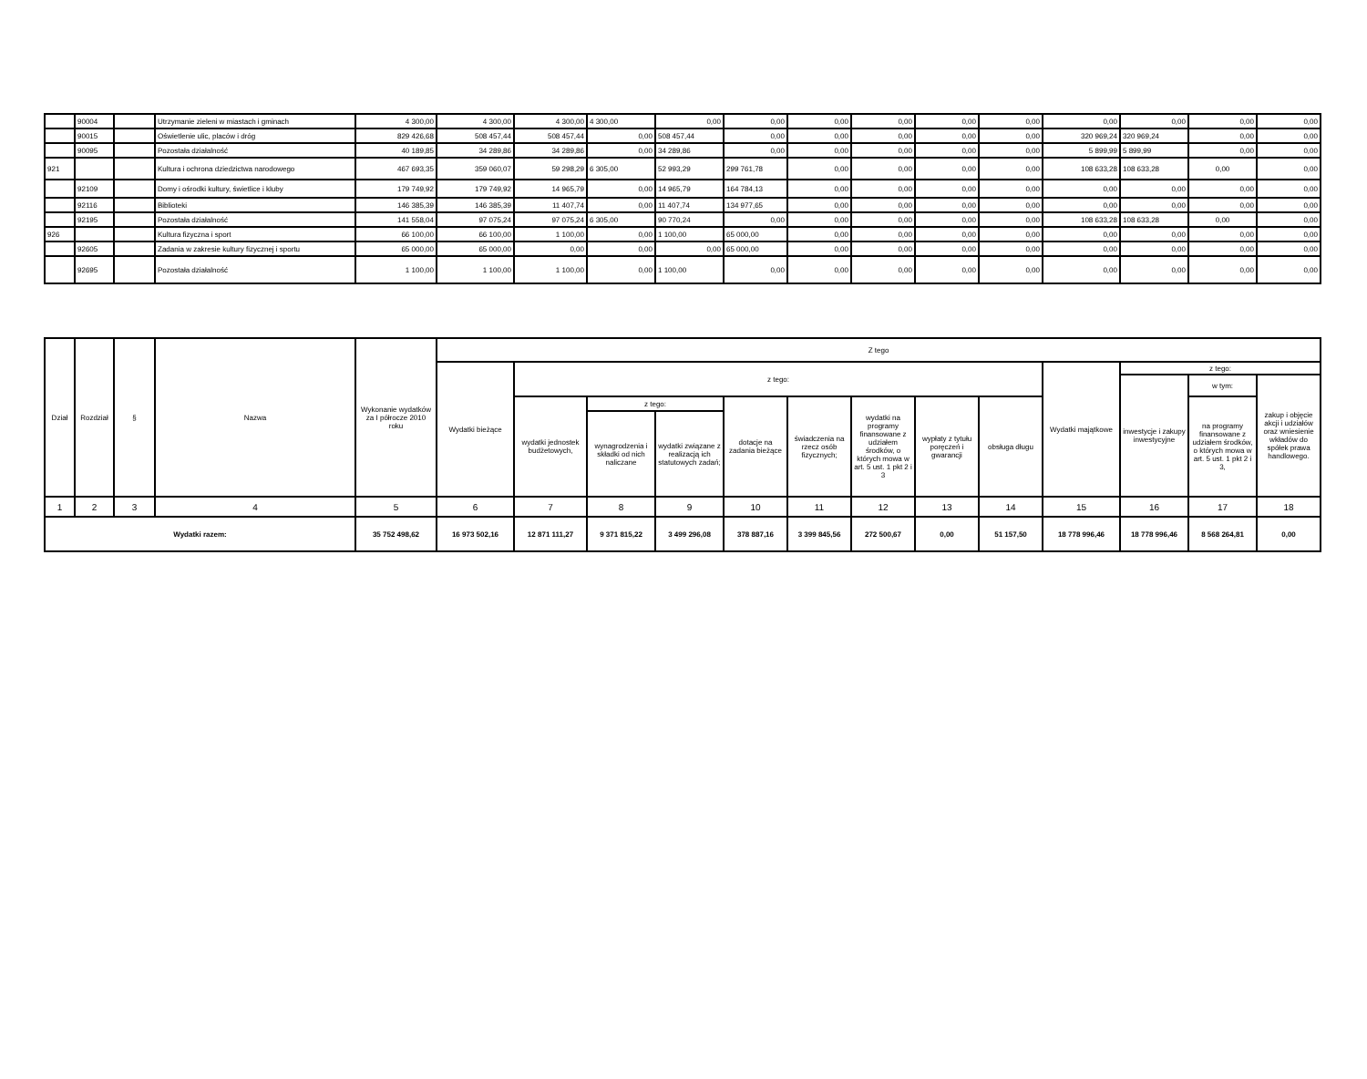| | 90004 | | Utrzymanie zieleni w miastach i gminach | 4 300,00 | 4 300,00 | 4 300,00 | 4 300,00 | 0,00 | 0,00 | 0,00 | 0,00 | 0,00 | 0,00 | 0,00 | 0,00 | 0,00 | 0,00 |
| | 90015 | | Oświetlenie ulic, placów i dróg | 829 426,68 | 508 457,44 | 508 457,44 | 0,00 | 508 457,44 | 0,00 | 0,00 | 0,00 | 0,00 | 0,00 | 320 969,24 | 320 969,24 | 0,00 | 0,00 |
| | 90095 | | Pozostała działalność | 40 189,85 | 34 289,86 | 34 289,86 | 0,00 | 34 289,86 | 0,00 | 0,00 | 0,00 | 0,00 | 0,00 | 5 899,99 | 5 899,99 | 0,00 | 0,00 |
| 921 | | | Kultura i ochrona dziedzictwa narodowego | 467 693,35 | 359 060,07 | 59 298,29 | 6 305,00 | 52 993,29 | 299 761,78 | 0,00 | 0,00 | 0,00 | 0,00 | 108 633,28 | 108 633,28 | 0,00 | 0,00 |
| | 92109 | | Domy i ośrodki kultury, świetlice i kluby | 179 749,92 | 179 749,92 | 14 965,79 | 0,00 | 14 965,79 | 164 784,13 | 0,00 | 0,00 | 0,00 | 0,00 | 0,00 | 0,00 | 0,00 | 0,00 |
| | 92116 | | Biblioteki | 146 385,39 | 146 385,39 | 11 407,74 | 0,00 | 11 407,74 | 134 977,65 | 0,00 | 0,00 | 0,00 | 0,00 | 0,00 | 0,00 | 0,00 | 0,00 |
| | 92195 | | Pozostała działalność | 141 558,04 | 97 075,24 | 97 075,24 | 6 305,00 | 90 770,24 | 0,00 | 0,00 | 0,00 | 0,00 | 0,00 | 108 633,28 | 108 633,28 | 0,00 | 0,00 |
| 926 | | | Kultura fizyczna i sport | 66 100,00 | 66 100,00 | 1 100,00 | 0,00 | 1 100,00 | 65 000,00 | 0,00 | 0,00 | 0,00 | 0,00 | 0,00 | 0,00 | 0,00 | 0,00 |
| | 92605 | | Zadania w zakresie kultury fizycznej i sportu | 65 000,00 | 65 000,00 | 0,00 | 0,00 | 0,00 | 65 000,00 | 0,00 | 0,00 | 0,00 | 0,00 | 0,00 | 0,00 | 0,00 | 0,00 |
| | 92695 | | Pozostała działalność | 1 100,00 | 1 100,00 | 1 100,00 | 0,00 | 1 100,00 | 0,00 | 0,00 | 0,00 | 0,00 | 0,00 | 0,00 | 0,00 | 0,00 | 0,00 |
| Dział | Rozdział | § | Nazwa | Wykonanie wydatków za I półrocze 2010 roku | Z tego | | | | | | | | | | | | |
| --- | --- | --- | --- | --- | --- | --- | --- | --- | --- | --- | --- | --- | --- | --- | --- | --- | --- |
| | | | | | Wydatki bieżące | z tego: | | | | | | | | Wydatki majątkowe | z tego: | | |
| | | | | | | | | | | | | | | | inwestycje i zakupy inwestycyjne | w tym: | zakup i objęcie akcji i udziałów oraz wniesienie wkładów do spółek prawa handlowego. |
| | | | | | | wydatki jednostek budżetowych, | z tego: | | dotacje na zadania bieżące | świadczenia na rzecz osób fizycznych; | wydatki na programy finansowane z udziałem środków, o których mowa w art. 5 ust. 1 pkt 2 i 3 | wypłaty z tytułu poręczeń i gwarancji | obsługa długu | | | na programy finansowane z udziałem środków, o których mowa w art. 5 ust. 1 pkt 2 i 3, | |
| | | | | | | | wynagrodzenia i składki od nich naliczane | wydatki związane z realizacją ich statutowych zadań; | | | | | | | | | |
| 1 | 2 | 3 | 4 | 5 | 6 | 7 | 8 | 9 | 10 | 11 | 12 | 13 | 14 | 15 | 16 | 17 | 18 |
| Wydatki razem: | | | | 35 752 498,62 | 16 973 502,16 | 12 871 111,27 | 9 371 815,22 | 3 499 296,08 | 378 887,16 | 3 399 845,56 | 272 500,67 | 0,00 | 51 157,50 | 18 778 996,46 | 18 778 996,46 | 8 568 264,81 | 0,00 |